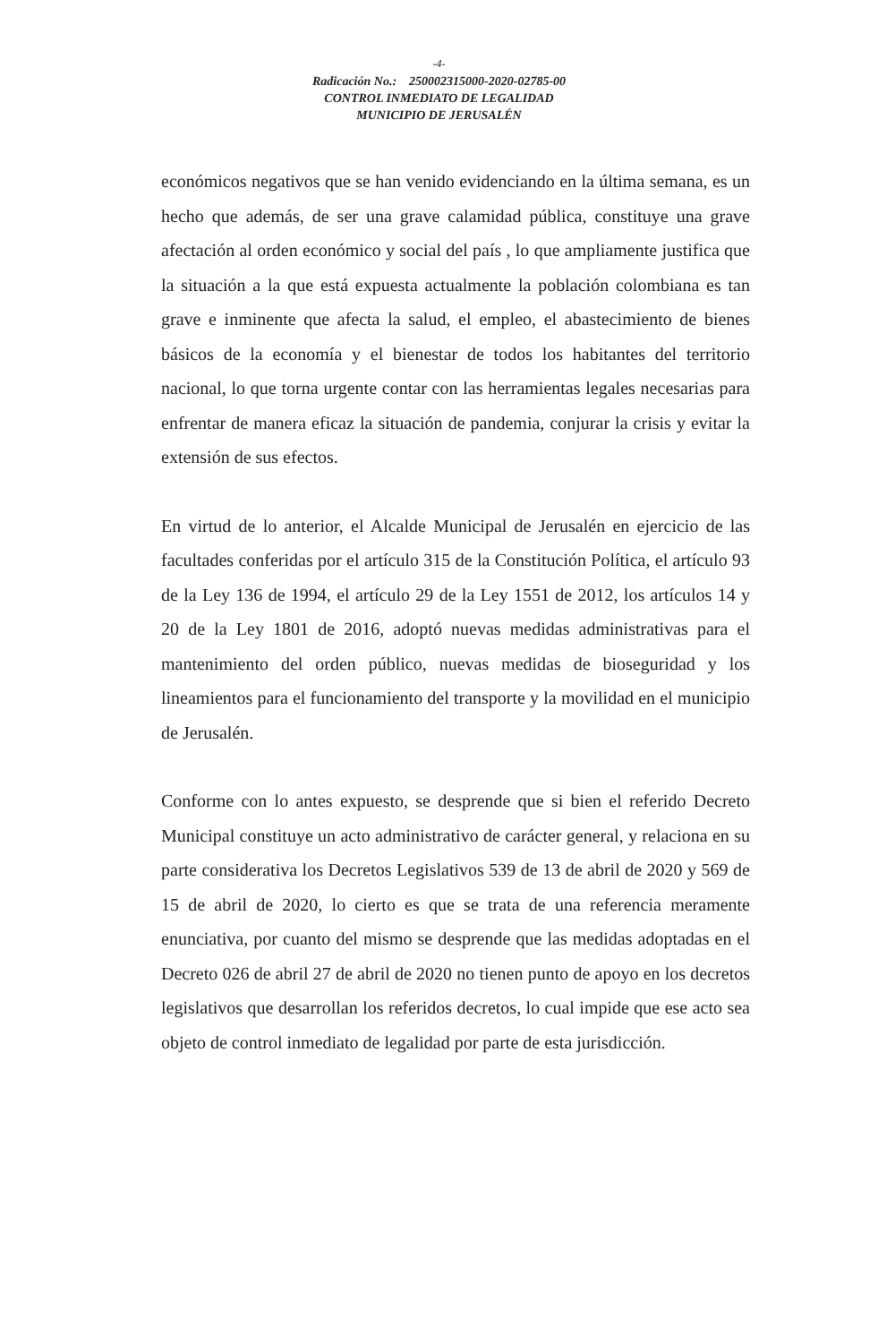-4-
Radicación No.: 250002315000-2020-02785-00
CONTROL INMEDIATO DE LEGALIDAD
MUNICIPIO DE JERUSALÉN
económicos negativos que se han venido evidenciando en la última semana, es un hecho que además, de ser una grave calamidad pública, constituye una grave afectación al orden económico y social del país , lo que ampliamente justifica que la situación a la que está expuesta actualmente la población colombiana es tan grave e inminente que afecta la salud, el empleo, el abastecimiento de bienes básicos de la economía y el bienestar de todos los habitantes del territorio nacional, lo que torna urgente contar con las herramientas legales necesarias para enfrentar de manera eficaz la situación de pandemia, conjurar la crisis y evitar la extensión de sus efectos.
En virtud de lo anterior, el Alcalde Municipal de Jerusalén en ejercicio de las facultades conferidas por el artículo 315 de la Constitución Política, el artículo 93 de la Ley 136 de 1994, el artículo 29 de la Ley 1551 de 2012, los artículos 14 y 20 de la Ley 1801 de 2016, adoptó nuevas medidas administrativas para el mantenimiento del orden público, nuevas medidas de bioseguridad y los lineamientos para el funcionamiento del transporte y la movilidad en el municipio de Jerusalén.
Conforme con lo antes expuesto, se desprende que si bien el referido Decreto Municipal constituye un acto administrativo de carácter general, y relaciona en su parte considerativa los Decretos Legislativos 539 de 13 de abril de 2020 y 569 de 15 de abril de 2020, lo cierto es que se trata de una referencia meramente enunciativa, por cuanto del mismo se desprende que las medidas adoptadas en el Decreto 026 de abril 27 de abril de 2020 no tienen punto de apoyo en los decretos legislativos que desarrollan los referidos decretos, lo cual impide que ese acto sea objeto de control inmediato de legalidad por parte de esta jurisdicción.